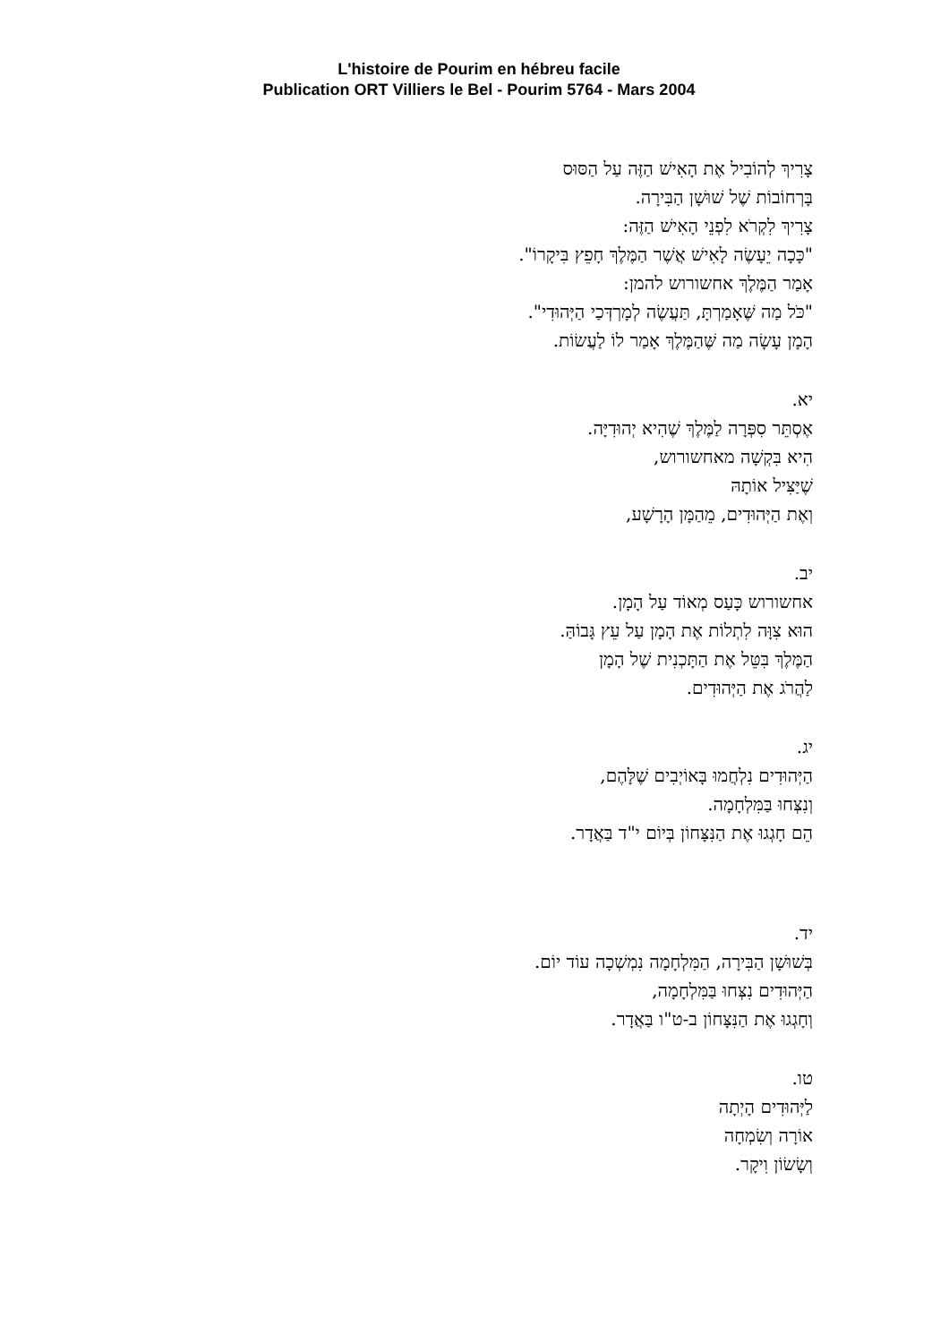L'histoire de Pourim en hébreu facile
Publication ORT Villiers le Bel - Pourim 5764 - Mars 2004
צָרִיךְ לְהוֹבִיל אֶת הָאִישׁ הַזֶּה עַל הַסּוּס
בָּרְחוֹבוֹת שֶׁל שׁוּשָׁן הַבִּירָה.
צָרִיךְ לִקְרֹא לִפְנֵי הָאִישׁ הַזֶּה:
"כָּכָה יֵעָשֶׂה לָאִישׁ אֲשֶׁר הַמֶּלֶךְ חָפֵץ בִּיקָרוֹ".
אָמַר הַמֶּלֶךְ אחשורוש להמן:
"כֹּל מַה שֶּׁאָמַרְתָּ, תַּעֲשֶׂה לְמָרְדְּכַי הַיְּהוּדִי".
הָמָן עָשָׂה מַה שֶּׁהַמֶּלֶךְ אָמַר לוֹ לַעֲשׂוֹת.
יא.
אֶסְתֵּר סִפְּרָה לַמֶּלֶךְ שֶׁהִיא יְהוּדִיָּה.
הִיא בִּקְשָׁה מאחשורוש,
שֶׁיַּצִּיל אוֹתָהּ
וְאֶת הַיְּהוּדִים, מֵהַמָּן הָרָשָׁע,
יב.
אחשורוש כָּעַס מְאוֹד עַל הָמָן.
הוּא צִוָּה לִתְלוֹת אֶת הָמָן עַל עֵץ גָּבוֹהַּ.
הַמֶּלֶךְ בִּטֵּל אֶת הַתָּכְנִית שֶׁל הָמָן
לַהֲרֹג אֶת הַיְּהוּדִים.
יג.
הַיְּהוּדִים נִלְחֲמוּ בָּאוֹיְבִים שֶׁלָּהֶם,
וְנִצְּחוּ בַּמִּלְחָמָה.
הֵם חָגְגוּ אֶת הַנִּצָּחוֹן בְּיוֹם י"ד בַּאֲדָר.
יד.
בְּשׁוּשָׁן הַבִּירָה, הַמִּלְחָמָה נִמְשְׁכָה עוֹד יוֹם.
הַיְּהוּדִים נִצְּחוּ בַּמִּלְחָמָה,
וְחָגְגוּ אֶת הַנִּצָּחוֹן ב-ט"ו בַּאֲדָר.
טו.
לַיְּהוּדִים הָיְתָה
אוֹרָה וְשִׂמְחָה
וְשָׂשׂוֹן וִיקָר.